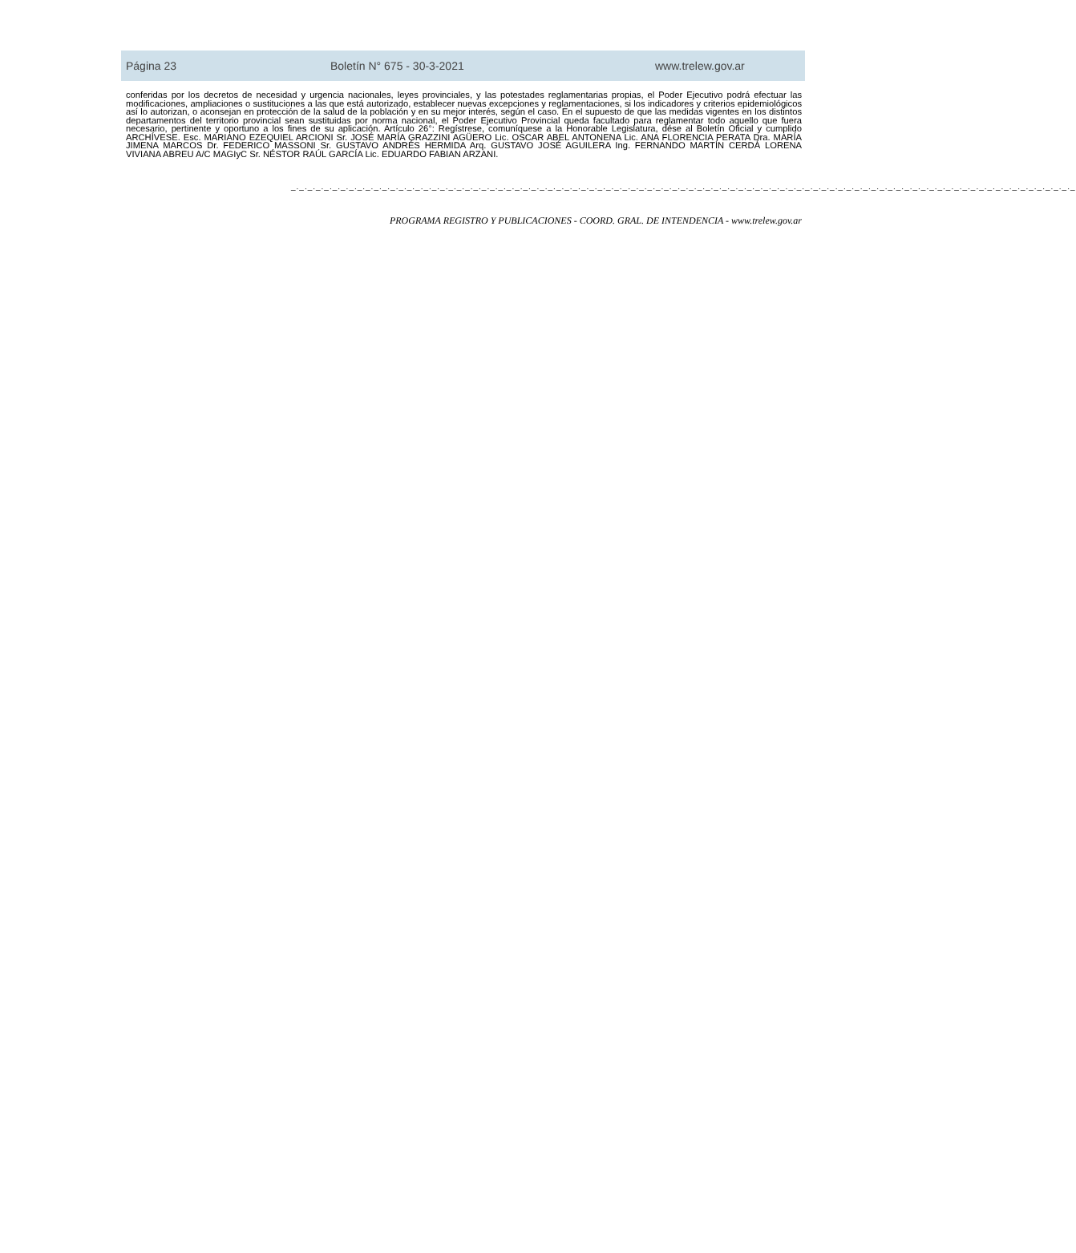Página 23 Boletín N° 675 - 30-3-2021 www.trelew.gov.ar
conferidas por los decretos de necesidad y urgencia nacionales, leyes provinciales, y las potestades reglamentarias propias, el Poder Ejecutivo podrá efectuar las modificaciones, ampliaciones o sustituciones a las que está autorizado, establecer nuevas excepciones y reglamentaciones, si los indicadores y criterios epidemiológicos así lo autorizan, o aconsejan en protección de la salud de la población y en su mejor interés, según el caso. En el supuesto de que las medidas vigentes en los distintos departamentos del territorio provincial sean sustituidas por norma nacional, el Poder Ejecutivo Provincial queda facultado para reglamentar todo aquello que fuera necesario, pertinente y oportuno a los fines de su aplicación. Artículo 26°: Regístrese, comuníquese a la Honorable Legislatura, dése al Boletín Oficial y cumplido ARCHÍVESE. Esc. MARIANO EZEQUIEL ARCIONI Sr. JOSÉ MARÍA GRAZZINI AGÜERO Lic. OSCAR ABEL ANTONENA Lic. ANA FLORENCIA PERATA Dra. MARÍA JIMENA MARCOS Dr. FEDERICO MASSONI Sr. GUSTAVO ANDRÉS HERMIDA Arq. GUSTAVO JOSÉ AGUILERA Ing. FERNANDO MARTÍN CERDÁ LORENA VIVIANA ABREU A/C MAGIyC Sr. NÉSTOR RAÚL GARCÍA Lic. EDUARDO FABIAN ARZANI.
_._._._._._._._._._._._._._._._._._._._._._._._._._._._._._._._._._._._._._._._._._._._._._._._._._._._._._._._._._._._._._._._._._._._._._._._._._._._._._._._._._._._._._._._._._._._._._._
PROGRAMA REGISTRO Y PUBLICACIONES - COORD. GRAL. DE INTENDENCIA - www.trelew.gov.ar